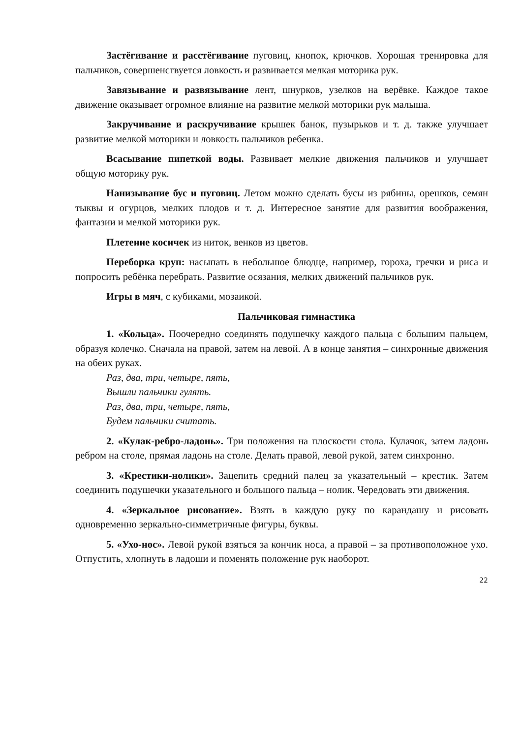Застёгивание и расстёгивание пуговиц, кнопок, крючков. Хорошая тренировка для пальчиков, совершенствуется ловкость и развивается мелкая моторика рук.
Завязывание и развязывание лент, шнурков, узелков на верёвке. Каждое такое движение оказывает огромное влияние на развитие мелкой моторики рук малыша.
Закручивание и раскручивание крышек банок, пузырьков и т. д. также улучшает развитие мелкой моторики и ловкость пальчиков ребенка.
Всасывание пипеткой воды. Развивает мелкие движения пальчиков и улучшает общую моторику рук.
Нанизывание бус и пуговиц. Летом можно сделать бусы из рябины, орешков, семян тыквы и огурцов, мелких плодов и т. д. Интересное занятие для развития воображения, фантазии и мелкой моторики рук.
Плетение косичек из ниток, венков из цветов.
Переборка круп: насыпать в небольшое блюдце, например, гороха, гречки и риса и попросить ребёнка перебрать. Развитие осязания, мелких движений пальчиков рук.
Игры в мяч, с кубиками, мозаикой.
Пальчиковая гимнастика
1. «Кольца». Поочередно соединять подушечку каждого пальца с большим пальцем, образуя колечко. Сначала на правой, затем на левой. А в конце занятия – синхронные движения на обеих руках.
Раз, два, три, четыре, пять,
Вышли пальчики гулять.
Раз, два, три, четыре, пять,
Будем пальчики считать.
2. «Кулак-ребро-ладонь». Три положения на плоскости стола. Кулачок, затем ладонь ребром на столе, прямая ладонь на столе. Делать правой, левой рукой, затем синхронно.
3. «Крестики-нолики». Зацепить средний палец за указательный – крестик. Затем соединить подушечки указательного и большого пальца – нолик. Чередовать эти движения.
4. «Зеркальное рисование». Взять в каждую руку по карандашу и рисовать одновременно зеркально-симметричные фигуры, буквы.
5. «Ухо-нос». Левой рукой взяться за кончик носа, а правой – за противоположное ухо. Отпустить, хлопнуть в ладоши и поменять положение рук наоборот.
22